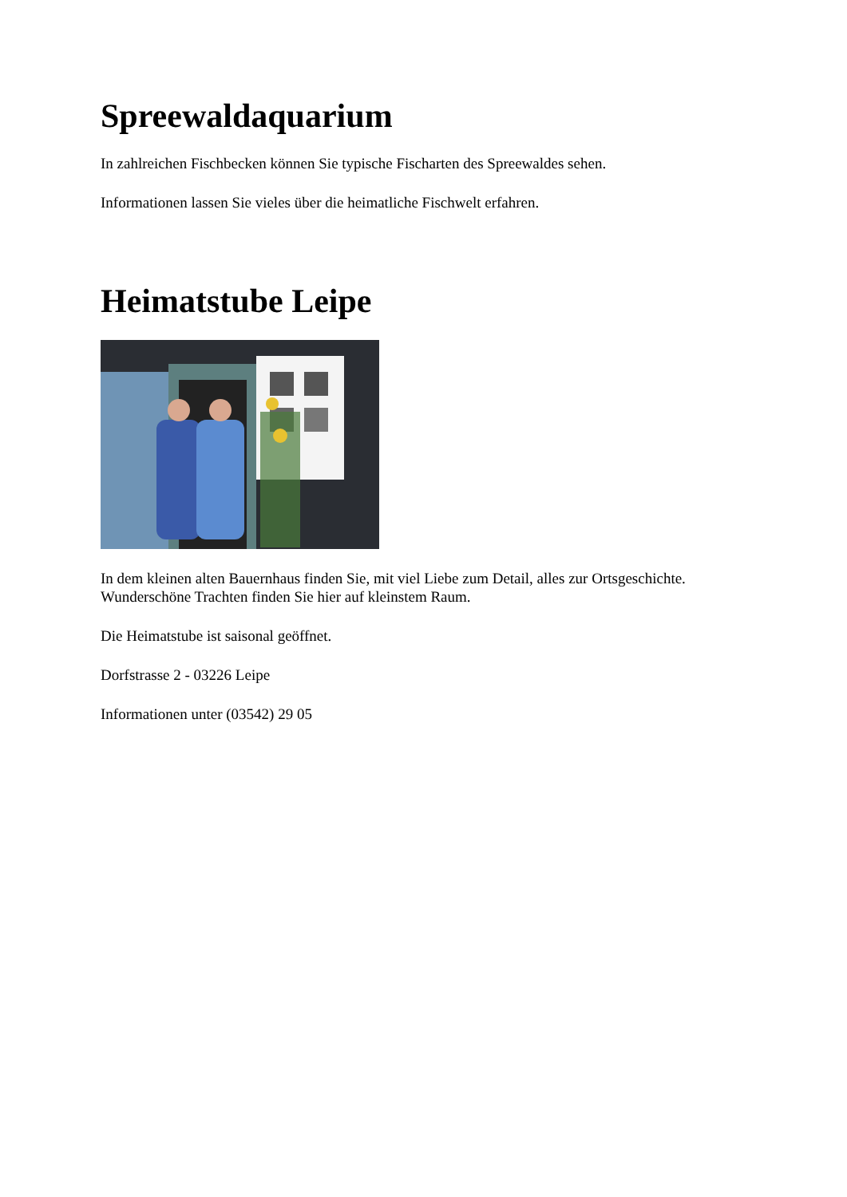Spreewaldaquarium
In zahlreichen Fischbecken können Sie typische Fischarten des Spreewaldes sehen.
Informationen lassen Sie vieles über die heimatliche Fischwelt erfahren.
Heimatstube Leipe
In dem kleinen alten Bauernhaus finden Sie, mit viel Liebe zum Detail, alles zur Ortsgeschichte. Wunderschöne Trachten finden Sie hier auf kleinstem Raum.
Die Heimatstube ist saisonal geöffnet.
Dorfstrasse 2 - 03226 Leipe
Informationen unter (03542) 29 05